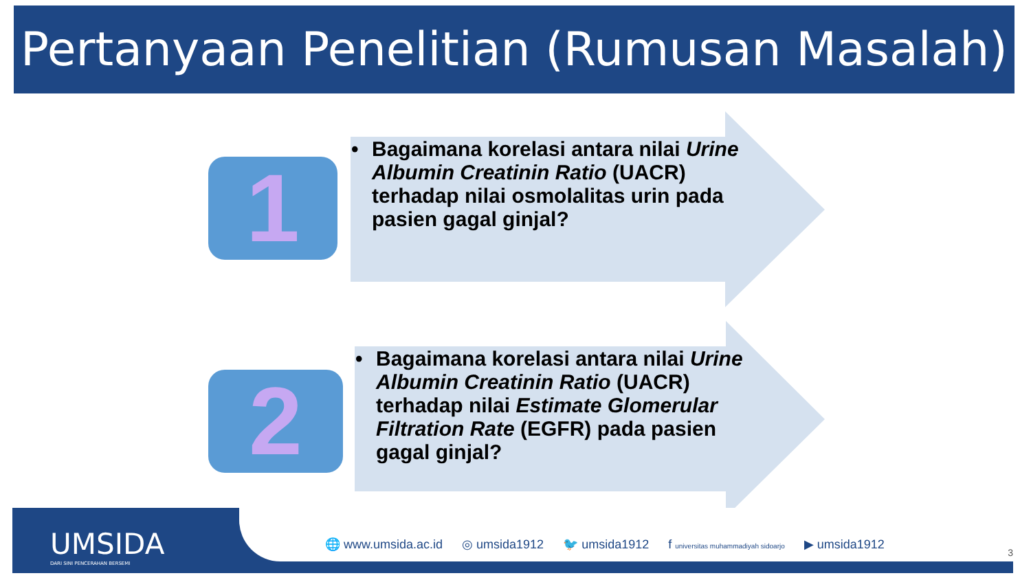Pertanyaan Penelitian (Rumusan Masalah)
1
• Bagaimana korelasi antara nilai Urine Albumin Creatinin Ratio (UACR) terhadap nilai osmolalitas urin pada pasien gagal ginjal?
2
• Bagaimana korelasi antara nilai Urine Albumin Creatinin Ratio (UACR) terhadap nilai Estimate Glomerular Filtration Rate (EGFR) pada pasien gagal ginjal?
UMSIDA
DARI SINI PENCERAHAN BERSEMI
🌐 www.umsida.ac.id ◎ umsida1912 🐦 umsida1912 f universitas muhammadiyah sidoarjo ▶ umsida1912
3